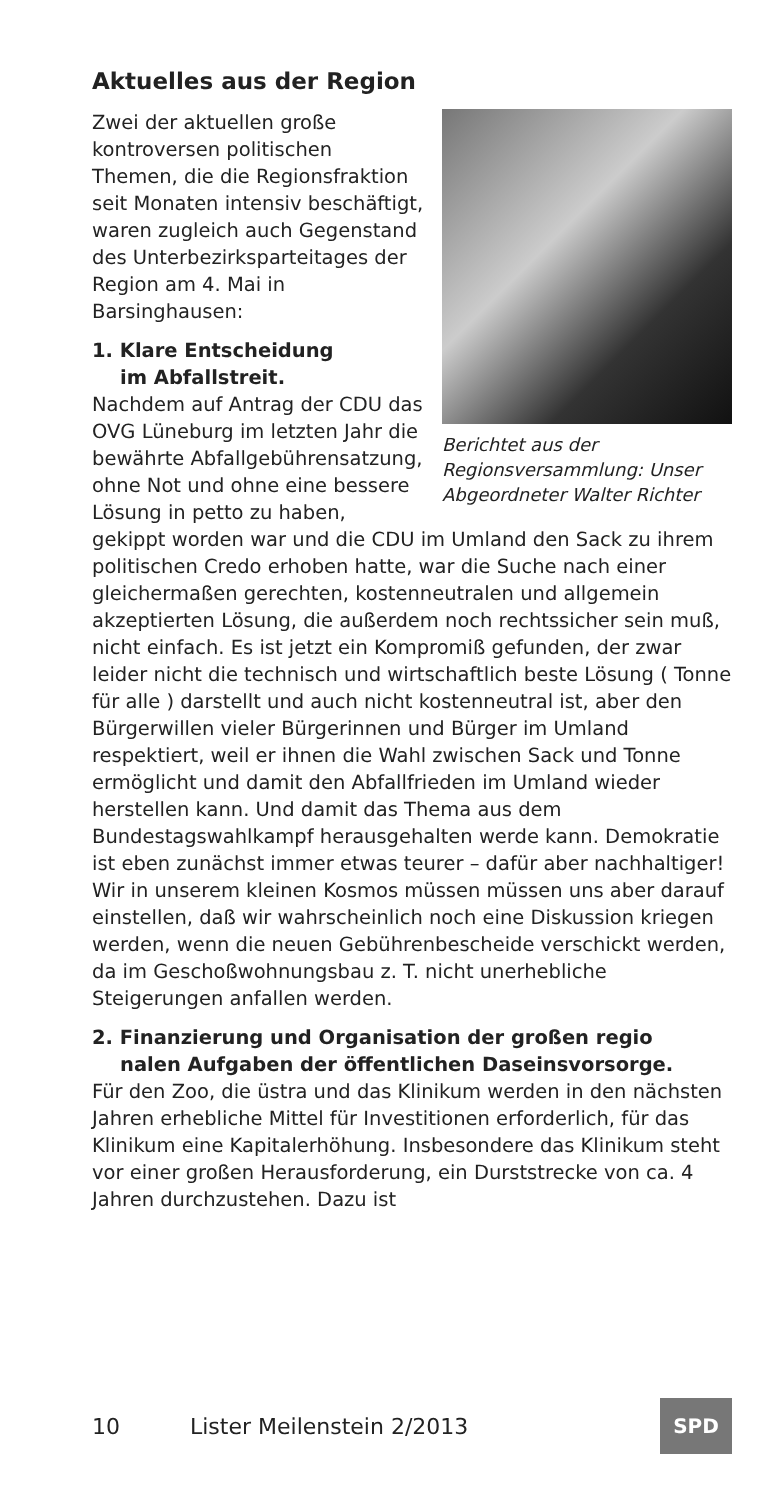Aktuelles aus der Region
Berichtet aus der Regionsversammlung: Unser Abgeordneter Walter Richter
Zwei der aktuellen große kontroversen politischen Themen, die die Regionsfraktion seit Monaten intensiv beschäftigt, waren zugleich auch Gegenstand des Unterbezirksparteitages der Region am 4. Mai in Barsinghausen:
1. Klare Entscheidung
im Abfallstreit.
Nachdem auf Antrag der CDU das OVG Lüneburg im letzten Jahr die bewährte Abfallgebührensatzung, ohne Not und ohne eine bessere Lösung in petto zu haben, gekippt worden war und die CDU im Umland den Sack zu ihrem politischen Credo erhoben hatte, war die Suche nach einer gleichermaßen gerechten, kostenneutralen und allgemein akzeptierten Lösung, die außerdem noch rechtssicher sein muß, nicht einfach. Es ist jetzt ein Kompromiß gefunden, der zwar leider nicht die technisch und wirtschaftlich beste Lösung ( Tonne für alle ) darstellt und auch nicht kostenneutral ist, aber den Bürgerwillen vieler Bürgerinnen und Bürger im Umland respektiert, weil er ihnen die Wahl zwischen Sack und Tonne ermöglicht und damit den Abfallfrieden im Umland wieder herstellen kann. Und damit das Thema aus dem Bundestagswahlkampf herausgehalten werde kann. Demokratie ist eben zunächst immer etwas teurer – dafür aber nachhaltiger! Wir in unserem kleinen Kosmos müssen müssen uns aber darauf einstellen, daß wir wahrscheinlich noch eine Diskussion kriegen werden, wenn die neuen Gebührenbescheide verschickt werden, da im Geschoßwohnungsbau z. T. nicht unerhebliche Steigerungen anfallen werden.
2. Finanzierung und Organisation der großen regio
nalen Aufgaben der öffentlichen Daseinsvorsorge.
Für den Zoo, die üstra und das Klinikum werden in den nächsten Jahren erhebliche Mittel für Investitionen erforderlich, für das Klinikum eine Kapitalerhöhung. Insbesondere das Klinikum steht vor einer großen Herausforderung, ein Durststrecke von ca. 4 Jahren durchzustehen. Dazu ist
10 Lister Meilenstein 2/2013
SPD